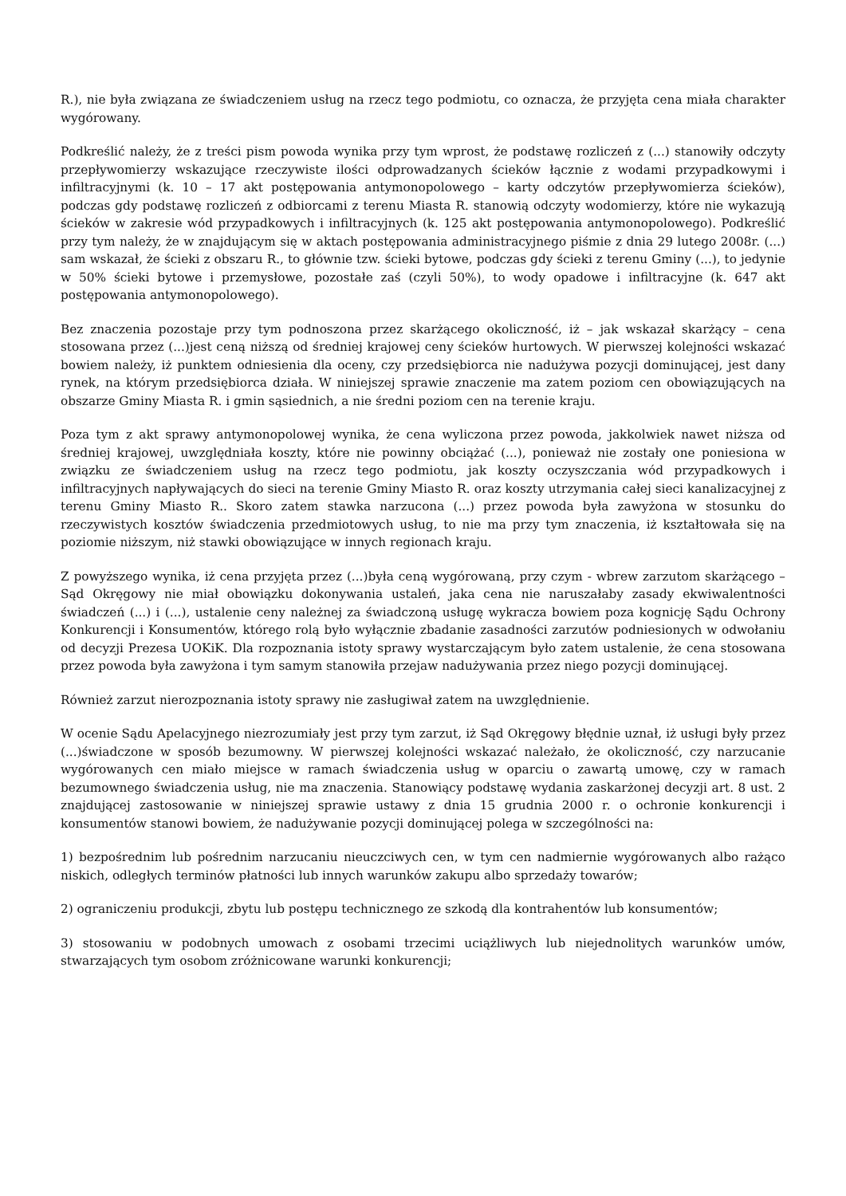R.), nie była związana ze świadczeniem usług na rzecz tego podmiotu, co oznacza, że przyjęta cena miała charakter wygórowany.
Podkreślić należy, że z treści pism powoda wynika przy tym wprost, że podstawę rozliczeń z (...) stanowiły odczyty przepływomierzy wskazujące rzeczywiste ilości odprowadzanych ścieków łącznie z wodami przypadkowymi i infiltracyjnymi (k. 10 – 17 akt postępowania antymonopolowego – karty odczytów przepływomierza ścieków), podczas gdy podstawę rozliczeń z odbiorcami z terenu Miasta R. stanowią odczyty wodomierzy, które nie wykazują ścieków w zakresie wód przypadkowych i infiltracyjnych (k. 125 akt postępowania antymonopolowego). Podkreślić przy tym należy, że w znajdującym się w aktach postępowania administracyjnego piśmie z dnia 29 lutego 2008r. (...) sam wskazał, że ścieki z obszaru R., to głównie tzw. ścieki bytowe, podczas gdy ścieki z terenu Gminy (...), to jedynie w 50% ścieki bytowe i przemysłowe, pozostałe zaś (czyli 50%), to wody opadowe i infiltracyjne (k. 647 akt postępowania antymonopolowego).
Bez znaczenia pozostaje przy tym podnoszona przez skarżącego okoliczność, iż – jak wskazał skarżący – cena stosowana przez (...)jest ceną niższą od średniej krajowej ceny ścieków hurtowych. W pierwszej kolejności wskazać bowiem należy, iż punktem odniesienia dla oceny, czy przedsiębiorca nie nadużywa pozycji dominującej, jest dany rynek, na którym przedsiębiorca działa. W niniejszej sprawie znaczenie ma zatem poziom cen obowiązujących na obszarze Gminy Miasta R. i gmin sąsiednich, a nie średni poziom cen na terenie kraju.
Poza tym z akt sprawy antymonopolowej wynika, że cena wyliczona przez powoda, jakkolwiek nawet niższa od średniej krajowej, uwzględniała koszty, które nie powinny obciążać (...), ponieważ nie zostały one poniesiona w związku ze świadczeniem usług na rzecz tego podmiotu, jak koszty oczyszczania wód przypadkowych i infiltracyjnych napływających do sieci na terenie Gminy Miasto R. oraz koszty utrzymania całej sieci kanalizacyjnej z terenu Gminy Miasto R.. Skoro zatem stawka narzucona (...) przez powoda była zawyżona w stosunku do rzeczywistych kosztów świadczenia przedmiotowych usług, to nie ma przy tym znaczenia, iż kształtowała się na poziomie niższym, niż stawki obowiązujące w innych regionach kraju.
Z powyższego wynika, iż cena przyjęta przez (...)była ceną wygórowaną, przy czym - wbrew zarzutom skarżącego – Sąd Okręgowy nie miał obowiązku dokonywania ustaleń, jaka cena nie naruszałaby zasady ekwiwalentności świadczeń (...) i (...), ustalenie ceny należnej za świadczoną usługę wykracza bowiem poza kognicję Sądu Ochrony Konkurencji i Konsumentów, którego rolą było wyłącznie zbadanie zasadności zarzutów podniesionych w odwołaniu od decyzji Prezesa UOKiK. Dla rozpoznania istoty sprawy wystarczającym było zatem ustalenie, że cena stosowana przez powoda była zawyżona i tym samym stanowiła przejaw nadużywania przez niego pozycji dominującej.
Również zarzut nierozpoznania istoty sprawy nie zasługiwał zatem na uwzględnienie.
W ocenie Sądu Apelacyjnego niezrozumiały jest przy tym zarzut, iż Sąd Okręgowy błędnie uznał, iż usługi były przez (...)świadczone w sposób bezumowny. W pierwszej kolejności wskazać należało, że okoliczność, czy narzucanie wygórowanych cen miało miejsce w ramach świadczenia usług w oparciu o zawartą umowę, czy w ramach bezumownego świadczenia usług, nie ma znaczenia. Stanowiący podstawę wydania zaskarżonej decyzji art. 8 ust. 2 znajdującej zastosowanie w niniejszej sprawie ustawy z dnia 15 grudnia 2000 r. o ochronie konkurencji i konsumentów stanowi bowiem, że nadużywanie pozycji dominującej polega w szczególności na:
1) bezpośrednim lub pośrednim narzucaniu nieuczciwych cen, w tym cen nadmiernie wygórowanych albo rażąco niskich, odległych terminów płatności lub innych warunków zakupu albo sprzedaży towarów;
2) ograniczeniu produkcji, zbytu lub postępu technicznego ze szkodą dla kontrahentów lub konsumentów;
3) stosowaniu w podobnych umowach z osobami trzecimi uciążliwych lub niejednolitych warunków umów, stwarzających tym osobom zróżnicowane warunki konkurencji;